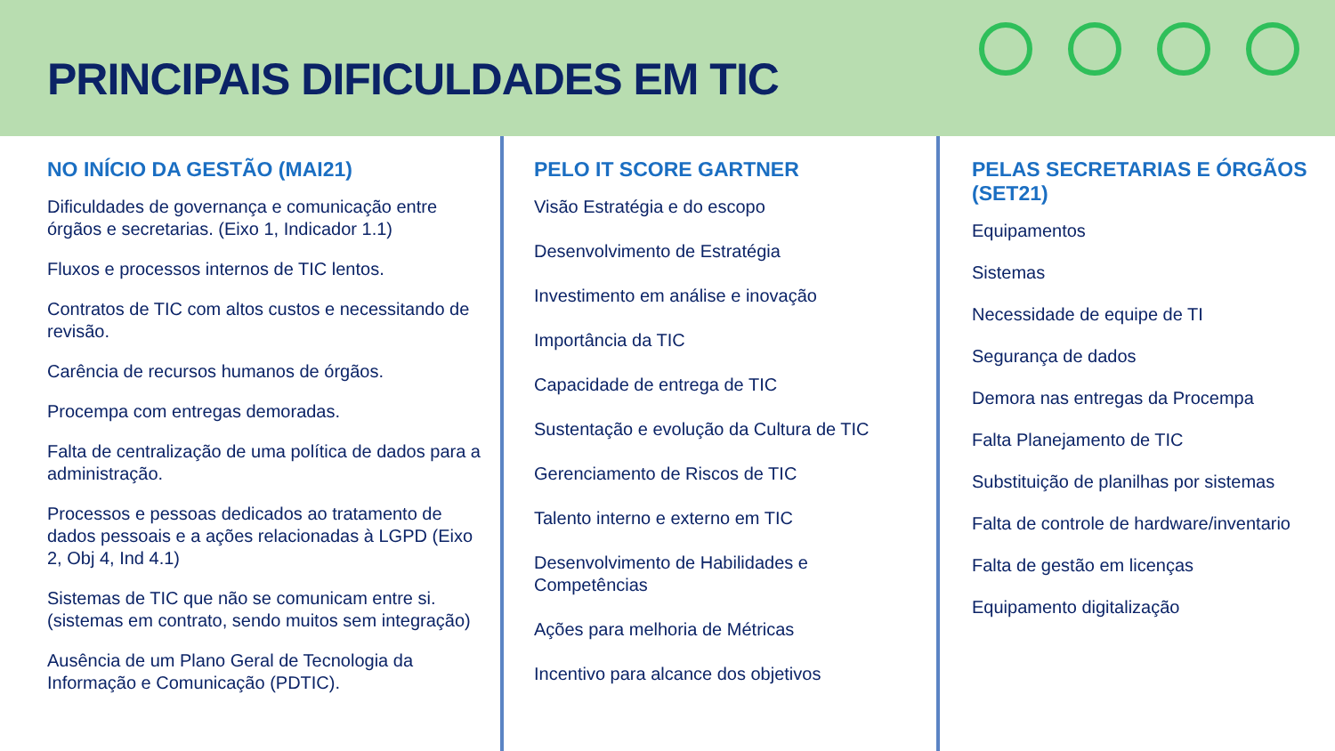PRINCIPAIS DIFICULDADES EM TIC
NO INÍCIO DA GESTÃO (MAI21)
Dificuldades de governança e comunicação entre órgãos e secretarias. (Eixo 1, Indicador 1.1)
Fluxos e processos internos de TIC lentos.
Contratos de TIC com altos custos e necessitando de revisão.
Carência de recursos humanos de órgãos.
Procempa com entregas demoradas.
Falta de centralização de uma política de dados para a administração.
Processos e pessoas dedicados ao tratamento de dados pessoais e a ações relacionadas à LGPD (Eixo 2, Obj 4, Ind 4.1)
Sistemas de TIC que não se comunicam entre si. (sistemas em contrato, sendo muitos sem integração)
Ausência de um Plano Geral de Tecnologia da Informação e Comunicação (PDTIC).
PELO IT SCORE GARTNER
Visão Estratégia e do escopo
Desenvolvimento de Estratégia
Investimento em análise e inovação
Importância da TIC
Capacidade de entrega de TIC
Sustentação e evolução da Cultura de TIC
Gerenciamento de Riscos de TIC
Talento interno e externo em TIC
Desenvolvimento de Habilidades e Competências
Ações para melhoria de Métricas
Incentivo para alcance dos objetivos
PELAS SECRETARIAS E ÓRGÃOS (SET21)
Equipamentos
Sistemas
Necessidade de equipe de TI
Segurança de dados
Demora nas entregas da Procempa
Falta Planejamento de TIC
Substituição de planilhas por sistemas
Falta de controle de hardware/inventario
Falta de gestão em licenças
Equipamento digitalização